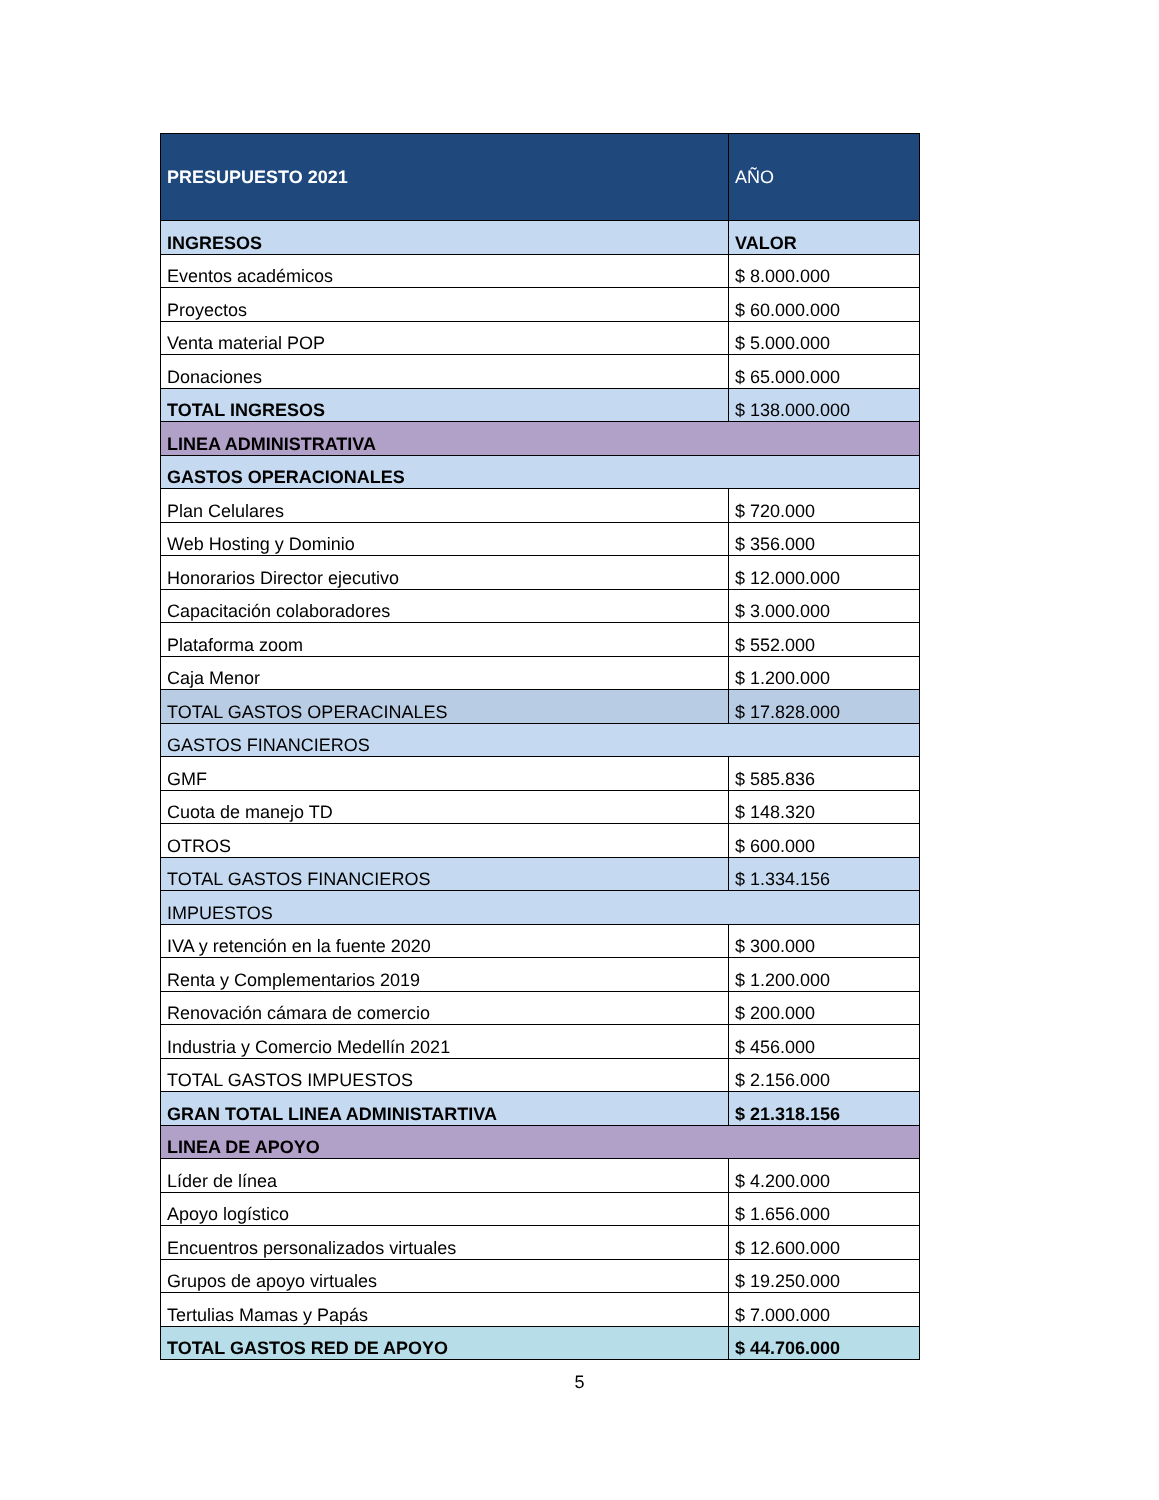| PRESUPUESTO 2021 | AÑO |
| --- | --- |
| INGRESOS | VALOR |
| Eventos académicos | $ 8.000.000 |
| Proyectos | $ 60.000.000 |
| Venta material POP | $ 5.000.000 |
| Donaciones | $ 65.000.000 |
| TOTAL INGRESOS | $ 138.000.000 |
| LINEA ADMINISTRATIVA | |
| GASTOS OPERACIONALES | |
| Plan Celulares | $ 720.000 |
| Web Hosting y Dominio | $ 356.000 |
| Honorarios Director ejecutivo | $ 12.000.000 |
| Capacitación colaboradores | $ 3.000.000 |
| Plataforma zoom | $ 552.000 |
| Caja Menor | $ 1.200.000 |
| TOTAL GASTOS OPERACINALES | $ 17.828.000 |
| GASTOS FINANCIEROS | |
| GMF | $ 585.836 |
| Cuota de manejo TD | $ 148.320 |
| OTROS | $ 600.000 |
| TOTAL GASTOS FINANCIEROS | $ 1.334.156 |
| IMPUESTOS | |
| IVA y retención en la fuente 2020 | $ 300.000 |
| Renta y Complementarios 2019 | $ 1.200.000 |
| Renovación cámara de comercio | $ 200.000 |
| Industria y Comercio Medellín 2021 | $ 456.000 |
| TOTAL GASTOS IMPUESTOS | $ 2.156.000 |
| GRAN TOTAL LINEA ADMINISTARTIVA | $ 21.318.156 |
| LINEA DE APOYO | |
| Líder de línea | $ 4.200.000 |
| Apoyo logístico | $ 1.656.000 |
| Encuentros personalizados virtuales | $ 12.600.000 |
| Grupos de apoyo virtuales | $ 19.250.000 |
| Tertulias Mamas y Papás | $ 7.000.000 |
| TOTAL GASTOS RED DE APOYO | $ 44.706.000 |
5